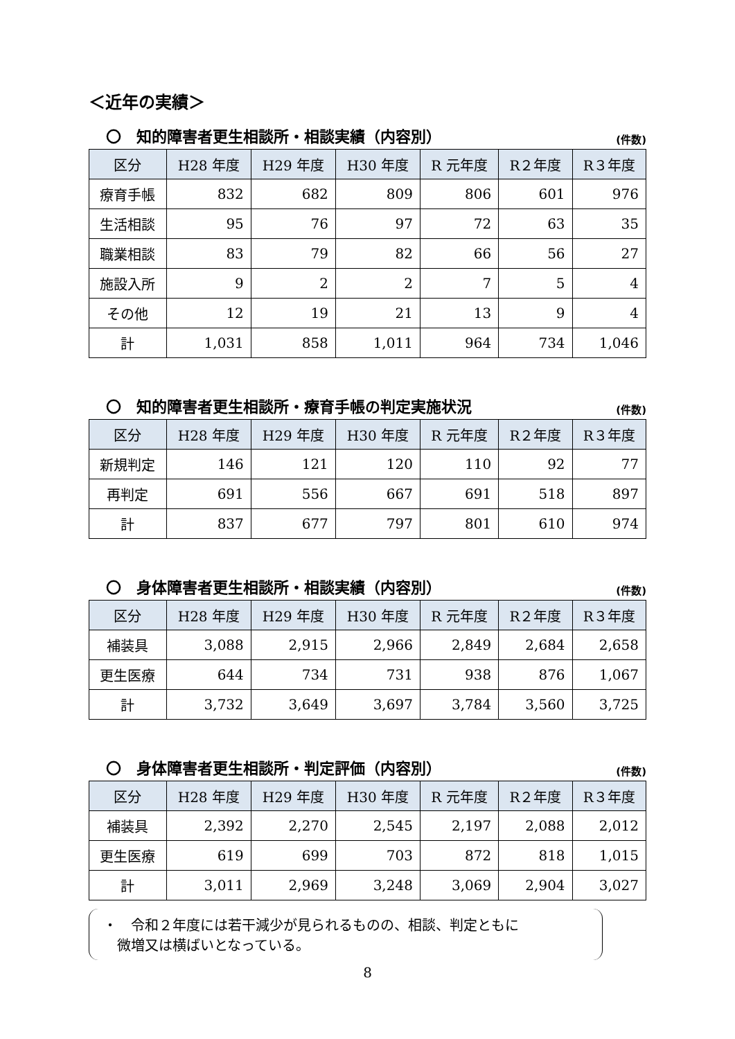＜近年の実績＞
〇　知的障害者更生相談所・相談実績（内容別） (件数)
| 区分 | H28 年度 | H29 年度 | H30 年度 | R 元年度 | R２年度 | R３年度 |
| --- | --- | --- | --- | --- | --- | --- |
| 療育手帳 | 832 | 682 | 809 | 806 | 601 | 976 |
| 生活相談 | 95 | 76 | 97 | 72 | 63 | 35 |
| 職業相談 | 83 | 79 | 82 | 66 | 56 | 27 |
| 施設入所 | 9 | 2 | 2 | 7 | 5 | 4 |
| その他 | 12 | 19 | 21 | 13 | 9 | 4 |
| 計 | 1,031 | 858 | 1,011 | 964 | 734 | 1,046 |
〇　知的障害者更生相談所・療育手帳の判定実施状況 (件数)
| 区分 | H28 年度 | H29 年度 | H30 年度 | R 元年度 | R２年度 | R３年度 |
| --- | --- | --- | --- | --- | --- | --- |
| 新規判定 | 146 | 121 | 120 | 110 | 92 | 77 |
| 再判定 | 691 | 556 | 667 | 691 | 518 | 897 |
| 計 | 837 | 677 | 797 | 801 | 610 | 974 |
〇　身体障害者更生相談所・相談実績（内容別） (件数)
| 区分 | H28 年度 | H29 年度 | H30 年度 | R 元年度 | R２年度 | R３年度 |
| --- | --- | --- | --- | --- | --- | --- |
| 補装具 | 3,088 | 2,915 | 2,966 | 2,849 | 2,684 | 2,658 |
| 更生医療 | 644 | 734 | 731 | 938 | 876 | 1,067 |
| 計 | 3,732 | 3,649 | 3,697 | 3,784 | 3,560 | 3,725 |
〇　身体障害者更生相談所・判定評価（内容別） (件数)
| 区分 | H28 年度 | H29 年度 | H30 年度 | R 元年度 | R２年度 | R３年度 |
| --- | --- | --- | --- | --- | --- | --- |
| 補装具 | 2,392 | 2,270 | 2,545 | 2,197 | 2,088 | 2,012 |
| 更生医療 | 619 | 699 | 703 | 872 | 818 | 1,015 |
| 計 | 3,011 | 2,969 | 3,248 | 3,069 | 2,904 | 3,027 |
・　令和２年度には若干減少が見られるものの、相談、判定ともに
　微増又は横ばいとなっている。
8